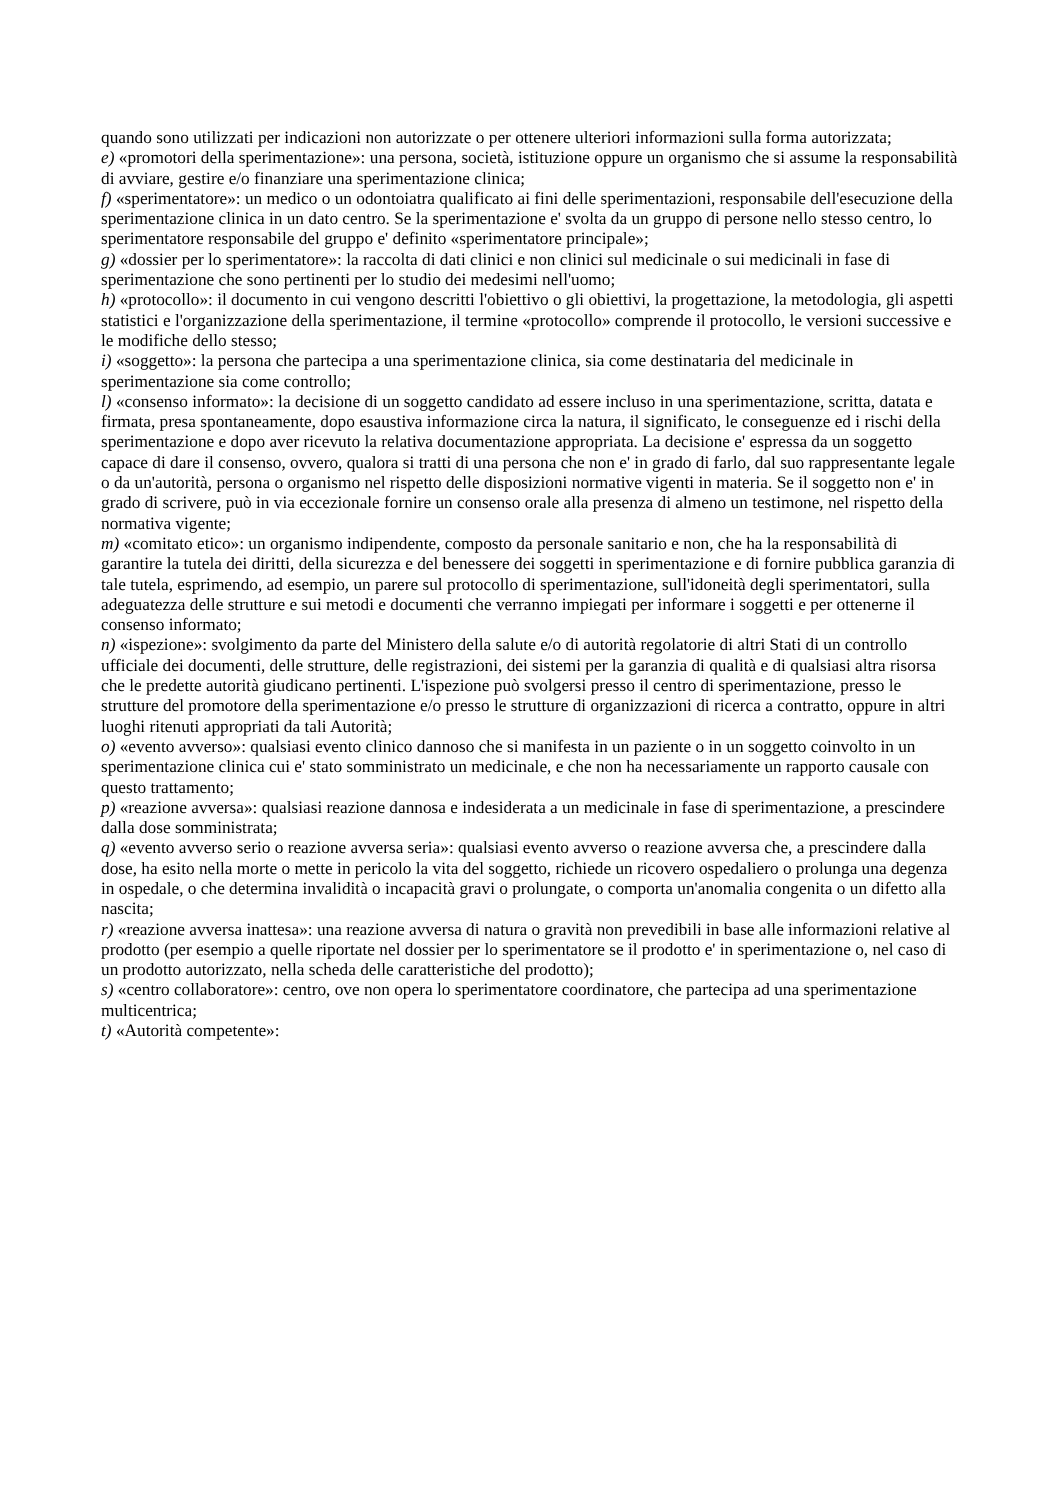quando sono utilizzati per indicazioni non autorizzate o per ottenere ulteriori informazioni sulla forma autorizzata;
e) «promotori della sperimentazione»: una persona, società, istituzione oppure un organismo che si assume la responsabilità di avviare, gestire e/o finanziare una sperimentazione clinica;
f) «sperimentatore»: un medico o un odontoiatra qualificato ai fini delle sperimentazioni, responsabile dell'esecuzione della sperimentazione clinica in un dato centro. Se la sperimentazione e' svolta da un gruppo di persone nello stesso centro, lo sperimentatore responsabile del gruppo e' definito «sperimentatore principale»;
g) «dossier per lo sperimentatore»: la raccolta di dati clinici e non clinici sul medicinale o sui medicinali in fase di sperimentazione che sono pertinenti per lo studio dei medesimi nell'uomo;
h) «protocollo»: il documento in cui vengono descritti l'obiettivo o gli obiettivi, la progettazione, la metodologia, gli aspetti statistici e l'organizzazione della sperimentazione, il termine «protocollo» comprende il protocollo, le versioni successive e le modifiche dello stesso;
i) «soggetto»: la persona che partecipa a una sperimentazione clinica, sia come destinataria del medicinale in sperimentazione sia come controllo;
l) «consenso informato»: la decisione di un soggetto candidato ad essere incluso in una sperimentazione, scritta, datata e firmata, presa spontaneamente, dopo esaustiva informazione circa la natura, il significato, le conseguenze ed i rischi della sperimentazione e dopo aver ricevuto la relativa documentazione appropriata. La decisione e' espressa da un soggetto capace di dare il consenso, ovvero, qualora si tratti di una persona che non e' in grado di farlo, dal suo rappresentante legale o da un'autorità, persona o organismo nel rispetto delle disposizioni normative vigenti in materia. Se il soggetto non e' in grado di scrivere, può in via eccezionale fornire un consenso orale alla presenza di almeno un testimone, nel rispetto della normativa vigente;
m) «comitato etico»: un organismo indipendente, composto da personale sanitario e non, che ha la responsabilità di garantire la tutela dei diritti, della sicurezza e del benessere dei soggetti in sperimentazione e di fornire pubblica garanzia di tale tutela, esprimendo, ad esempio, un parere sul protocollo di sperimentazione, sull'idoneità degli sperimentatori, sulla adeguatezza delle strutture e sui metodi e documenti che verranno impiegati per informare i soggetti e per ottenerne il consenso informato;
n) «ispezione»: svolgimento da parte del Ministero della salute e/o di autorità regolatorie di altri Stati di un controllo ufficiale dei documenti, delle strutture, delle registrazioni, dei sistemi per la garanzia di qualità e di qualsiasi altra risorsa che le predette autorità giudicano pertinenti. L'ispezione può svolgersi presso il centro di sperimentazione, presso le strutture del promotore della sperimentazione e/o presso le strutture di organizzazioni di ricerca a contratto, oppure in altri luoghi ritenuti appropriati da tali Autorità;
o) «evento avverso»: qualsiasi evento clinico dannoso che si manifesta in un paziente o in un soggetto coinvolto in un sperimentazione clinica cui e' stato somministrato un medicinale, e che non ha necessariamente un rapporto causale con questo trattamento;
p) «reazione avversa»: qualsiasi reazione dannosa e indesiderata a un medicinale in fase di sperimentazione, a prescindere dalla dose somministrata;
q) «evento avverso serio o reazione avversa seria»: qualsiasi evento avverso o reazione avversa che, a prescindere dalla dose, ha esito nella morte o mette in pericolo la vita del soggetto, richiede un ricovero ospedaliero o prolunga una degenza in ospedale, o che determina invalidità o incapacità gravi o prolungate, o comporta un'anomalia congenita o un difetto alla nascita;
r) «reazione avversa inattesa»: una reazione avversa di natura o gravità non prevedibili in base alle informazioni relative al prodotto (per esempio a quelle riportate nel dossier per lo sperimentatore se il prodotto e' in sperimentazione o, nel caso di un prodotto autorizzato, nella scheda delle caratteristiche del prodotto);
s) «centro collaboratore»: centro, ove non opera lo sperimentatore coordinatore, che partecipa ad una sperimentazione multicentrica;
t) «Autorità competente»: